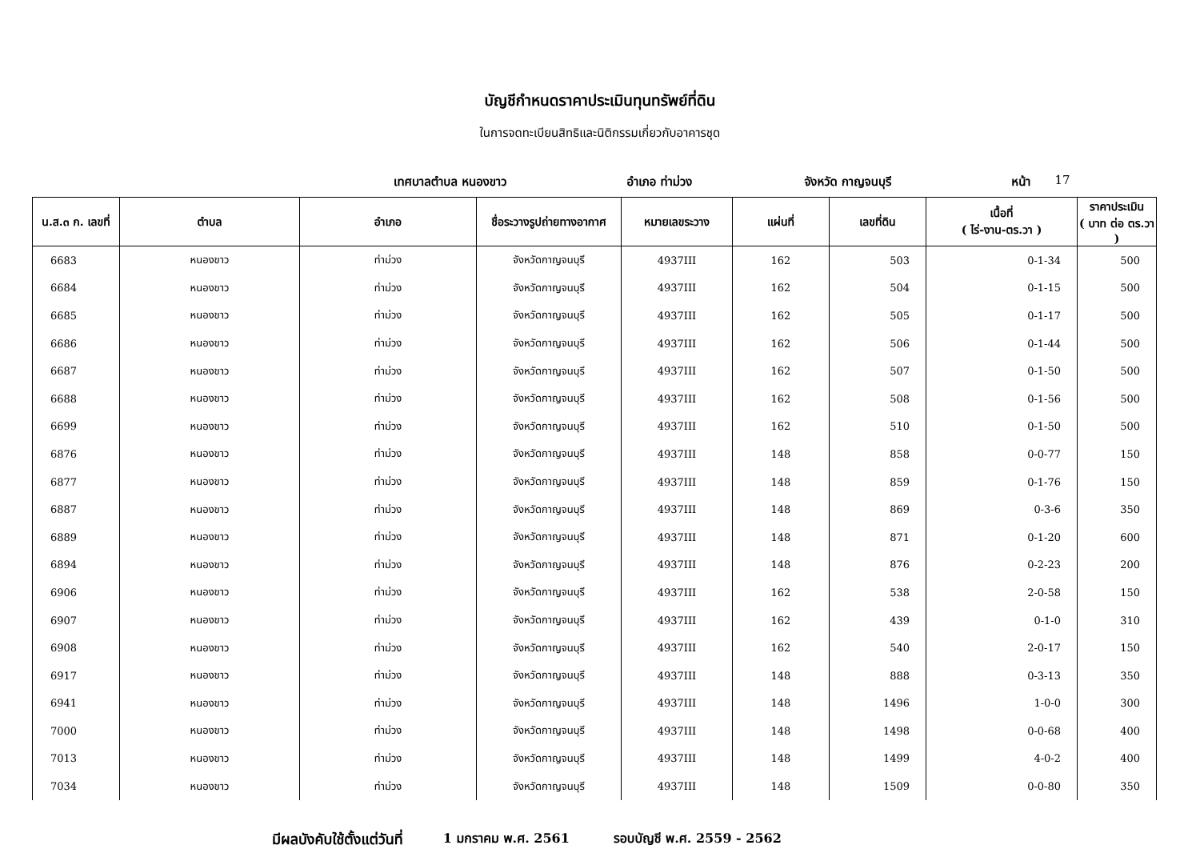บัญชีกำหนดราคาประเมินทุนทรัพย์ที่ดิน
ในการจดทะเบียนสิทธิและนิติกรรมเกี่ยวกับอาคารชุด
เทศบาลตำบล หนองขาว อำเภอ ท่าม่วง จังหวัด กาญจนบุรี หน้า 17
| น.ส.๓ ก. เลขที่ | ตำบล | อำเภอ | ชื่อระวางรูปถ่ายทางอากาศ | หมายเลขระวาง | แผ่นที่ | เลขที่ดิน | เนื้อที่ ( ไร่-งาน-ตร.วา ) | ราคาประเมิน ( บาท ต่อ ตร.วา ) |
| --- | --- | --- | --- | --- | --- | --- | --- | --- |
| 6683 | หนองขาว | ท่าม่วง | จังหวัดกาญจนบุรี | 4937III | 162 | 503 | 0-1-34 | 500 |
| 6684 | หนองขาว | ท่าม่วง | จังหวัดกาญจนบุรี | 4937III | 162 | 504 | 0-1-15 | 500 |
| 6685 | หนองขาว | ท่าม่วง | จังหวัดกาญจนบุรี | 4937III | 162 | 505 | 0-1-17 | 500 |
| 6686 | หนองขาว | ท่าม่วง | จังหวัดกาญจนบุรี | 4937III | 162 | 506 | 0-1-44 | 500 |
| 6687 | หนองขาว | ท่าม่วง | จังหวัดกาญจนบุรี | 4937III | 162 | 507 | 0-1-50 | 500 |
| 6688 | หนองขาว | ท่าม่วง | จังหวัดกาญจนบุรี | 4937III | 162 | 508 | 0-1-56 | 500 |
| 6699 | หนองขาว | ท่าม่วง | จังหวัดกาญจนบุรี | 4937III | 162 | 510 | 0-1-50 | 500 |
| 6876 | หนองขาว | ท่าม่วง | จังหวัดกาญจนบุรี | 4937III | 148 | 858 | 0-0-77 | 150 |
| 6877 | หนองขาว | ท่าม่วง | จังหวัดกาญจนบุรี | 4937III | 148 | 859 | 0-1-76 | 150 |
| 6887 | หนองขาว | ท่าม่วง | จังหวัดกาญจนบุรี | 4937III | 148 | 869 | 0-3-6 | 350 |
| 6889 | หนองขาว | ท่าม่วง | จังหวัดกาญจนบุรี | 4937III | 148 | 871 | 0-1-20 | 600 |
| 6894 | หนองขาว | ท่าม่วง | จังหวัดกาญจนบุรี | 4937III | 148 | 876 | 0-2-23 | 200 |
| 6906 | หนองขาว | ท่าม่วง | จังหวัดกาญจนบุรี | 4937III | 162 | 538 | 2-0-58 | 150 |
| 6907 | หนองขาว | ท่าม่วง | จังหวัดกาญจนบุรี | 4937III | 162 | 439 | 0-1-0 | 310 |
| 6908 | หนองขาว | ท่าม่วง | จังหวัดกาญจนบุรี | 4937III | 162 | 540 | 2-0-17 | 150 |
| 6917 | หนองขาว | ท่าม่วง | จังหวัดกาญจนบุรี | 4937III | 148 | 888 | 0-3-13 | 350 |
| 6941 | หนองขาว | ท่าม่วง | จังหวัดกาญจนบุรี | 4937III | 148 | 1496 | 1-0-0 | 300 |
| 7000 | หนองขาว | ท่าม่วง | จังหวัดกาญจนบุรี | 4937III | 148 | 1498 | 0-0-68 | 400 |
| 7013 | หนองขาว | ท่าม่วง | จังหวัดกาญจนบุรี | 4937III | 148 | 1499 | 4-0-2 | 400 |
| 7034 | หนองขาว | ท่าม่วง | จังหวัดกาญจนบุรี | 4937III | 148 | 1509 | 0-0-80 | 350 |
มีผลบังคับใช้ตั้งแต่วันที่ 1 มกราคม พ.ศ. 2561 รอบบัญชี พ.ศ. 2559 - 2562